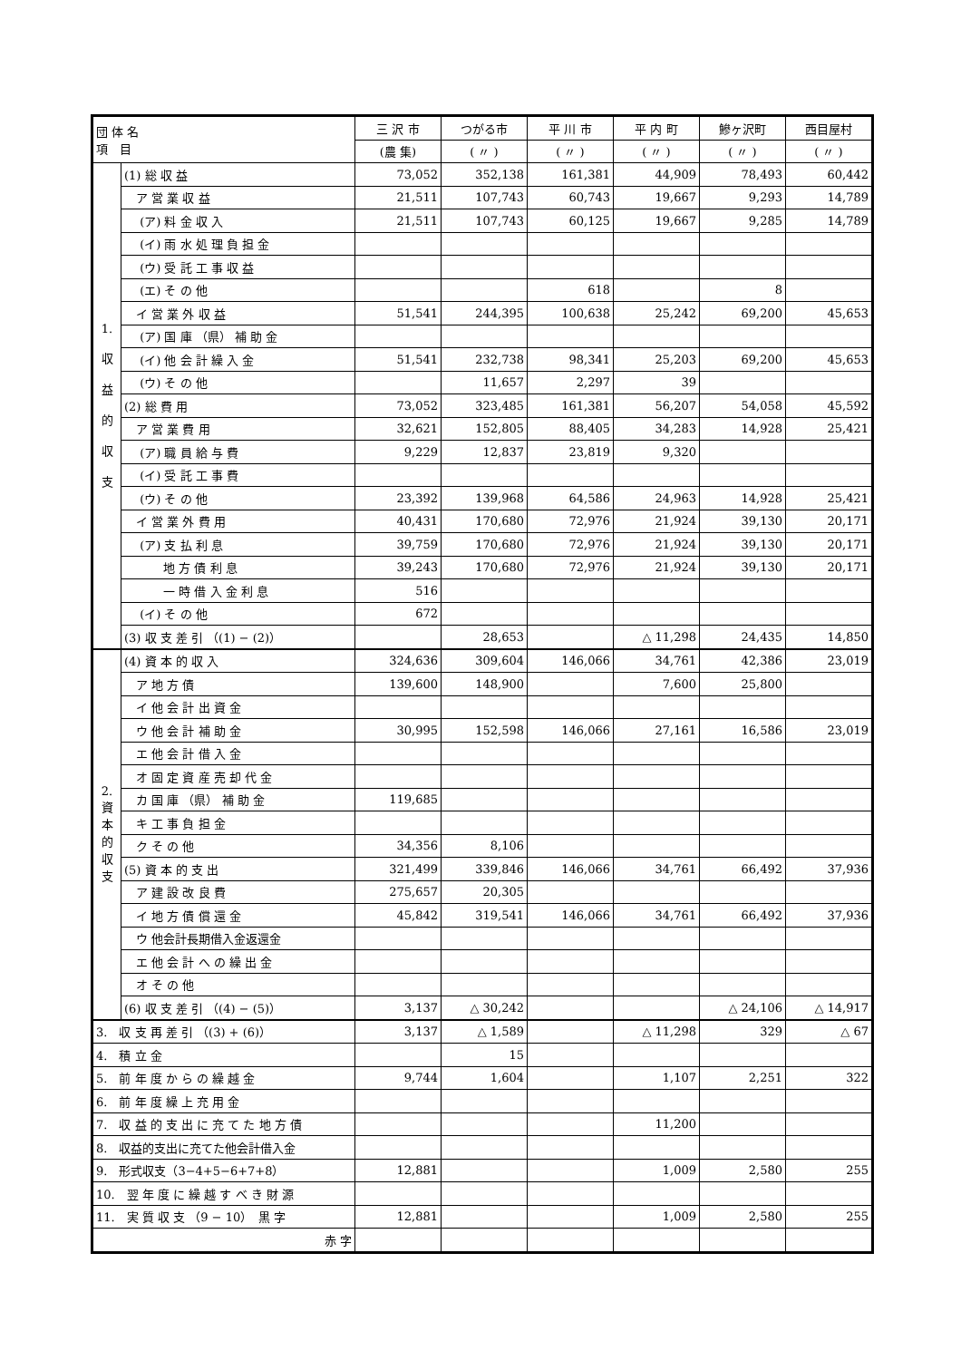| 団 体 名 項 目 | | 三 沢 市 | つがる市 | 平 川 市 | 平 内 町 | 鰺ヶ沢町 | 西目屋村 |
| --- | --- | --- | --- | --- | --- | --- | --- |
| | | (農 集) | ( 〃 ) | ( 〃 ) | ( 〃 ) | ( 〃 ) | ( 〃 ) |
| 1. 収 益 的 収 支 | (1) 総 収 益 | 73,052 | 352,138 | 161,381 | 44,909 | 78,493 | 60,442 |
| | ア 営 業 収 益 | 21,511 | 107,743 | 60,743 | 19,667 | 9,293 | 14,789 |
| | (ア) 料 金 収 入 | 21,511 | 107,743 | 60,125 | 19,667 | 9,285 | 14,789 |
| | (イ) 雨 水 処 理 負 担 金 | | | | | | |
| | (ウ) 受 託 工 事 収 益 | | | | | | |
| | (エ) そ の 他 | | | 618 | | 8 | |
| | イ 営 業 外 収 益 | 51,541 | 244,395 | 100,638 | 25,242 | 69,200 | 45,653 |
| | (ア) 国 庫 （県） 補 助 金 | | | | | | |
| | (イ) 他 会 計 繰 入 金 | 51,541 | 232,738 | 98,341 | 25,203 | 69,200 | 45,653 |
| | (ウ) そ の 他 | | 11,657 | 2,297 | 39 | | |
| | (2) 総 費 用 | 73,052 | 323,485 | 161,381 | 56,207 | 54,058 | 45,592 |
| | ア 営 業 費 用 | 32,621 | 152,805 | 88,405 | 34,283 | 14,928 | 25,421 |
| | (ア) 職 員 給 与 費 | 9,229 | 12,837 | 23,819 | 9,320 | | |
| | (イ) 受 託 工 事 費 | | | | | | |
| | (ウ) そ の 他 | 23,392 | 139,968 | 64,586 | 24,963 | 14,928 | 25,421 |
| | イ 営 業 外 費 用 | 40,431 | 170,680 | 72,976 | 21,924 | 39,130 | 20,171 |
| | (ア) 支 払 利 息 | 39,759 | 170,680 | 72,976 | 21,924 | 39,130 | 20,171 |
| | 地 方 債 利 息 | 39,243 | 170,680 | 72,976 | 21,924 | 39,130 | 20,171 |
| | 一 時 借 入 金 利 息 | 516 | | | | | |
| | (イ) そ の 他 | 672 | | | | | |
| | (3) 収 支 差 引 （(1) − (2)） | | 28,653 | | △ 11,298 | 24,435 | 14,850 |
| 2. 資 本 的 収 支 | (4) 資 本 的 収 入 | 324,636 | 309,604 | 146,066 | 34,761 | 42,386 | 23,019 |
| | ア 地 方 債 | 139,600 | 148,900 | | 7,600 | 25,800 | |
| | イ 他 会 計 出 資 金 | | | | | | |
| | ウ 他 会 計 補 助 金 | 30,995 | 152,598 | 146,066 | 27,161 | 16,586 | 23,019 |
| | エ 他 会 計 借 入 金 | | | | | | |
| | オ 固 定 資 産 売 却 代 金 | | | | | | |
| | カ 国 庫 （県） 補 助 金 | 119,685 | | | | | |
| | キ 工 事 負 担 金 | | | | | | |
| | ク そ の 他 | 34,356 | 8,106 | | | | |
| | (5) 資 本 的 支 出 | 321,499 | 339,846 | 146,066 | 34,761 | 66,492 | 37,936 |
| | ア 建 設 改 良 費 | 275,657 | 20,305 | | | | |
| | イ 地 方 債 償 還 金 | 45,842 | 319,541 | 146,066 | 34,761 | 66,492 | 37,936 |
| | ウ 他会計長期借入金返還金 | | | | | | |
| | エ 他 会 計 へ の 繰 出 金 | | | | | | |
| | オ そ の 他 | | | | | | |
| | (6) 収 支 差 引 （(4) − (5)） | 3,137 | △ 30,242 | | | △ 24,106 | △ 14,917 |
| 3. 収 支 再 差 引 （(3) + (6)） | | 3,137 | △ 1,589 | | △ 11,298 | 329 | △ 67 |
| 4. 積 立 金 | | | 15 | | | | |
| 5. 前 年 度 か ら の 繰 越 金 | | 9,744 | 1,604 | | 1,107 | 2,251 | 322 |
| 6. 前 年 度 繰 上 充 用 金 | | | | | | | |
| 7. 収 益 的 支 出 に 充 て た 地 方 債 | | | | | 11,200 | | |
| 8. 収益的支出に充てた他会計借入金 | | | | | | | |
| 9. 形式収支（3−4+5−6+7+8） | | 12,881 | | | 1,009 | 2,580 | 255 |
| 10. 翌 年 度 に 繰 越 す べ き 財 源 | | | | | | | |
| 11. 実 質 収 支 （9 − 10） 黒 字 | | 12,881 | | | 1,009 | 2,580 | 255 |
| 赤 字 | | | | | | | |